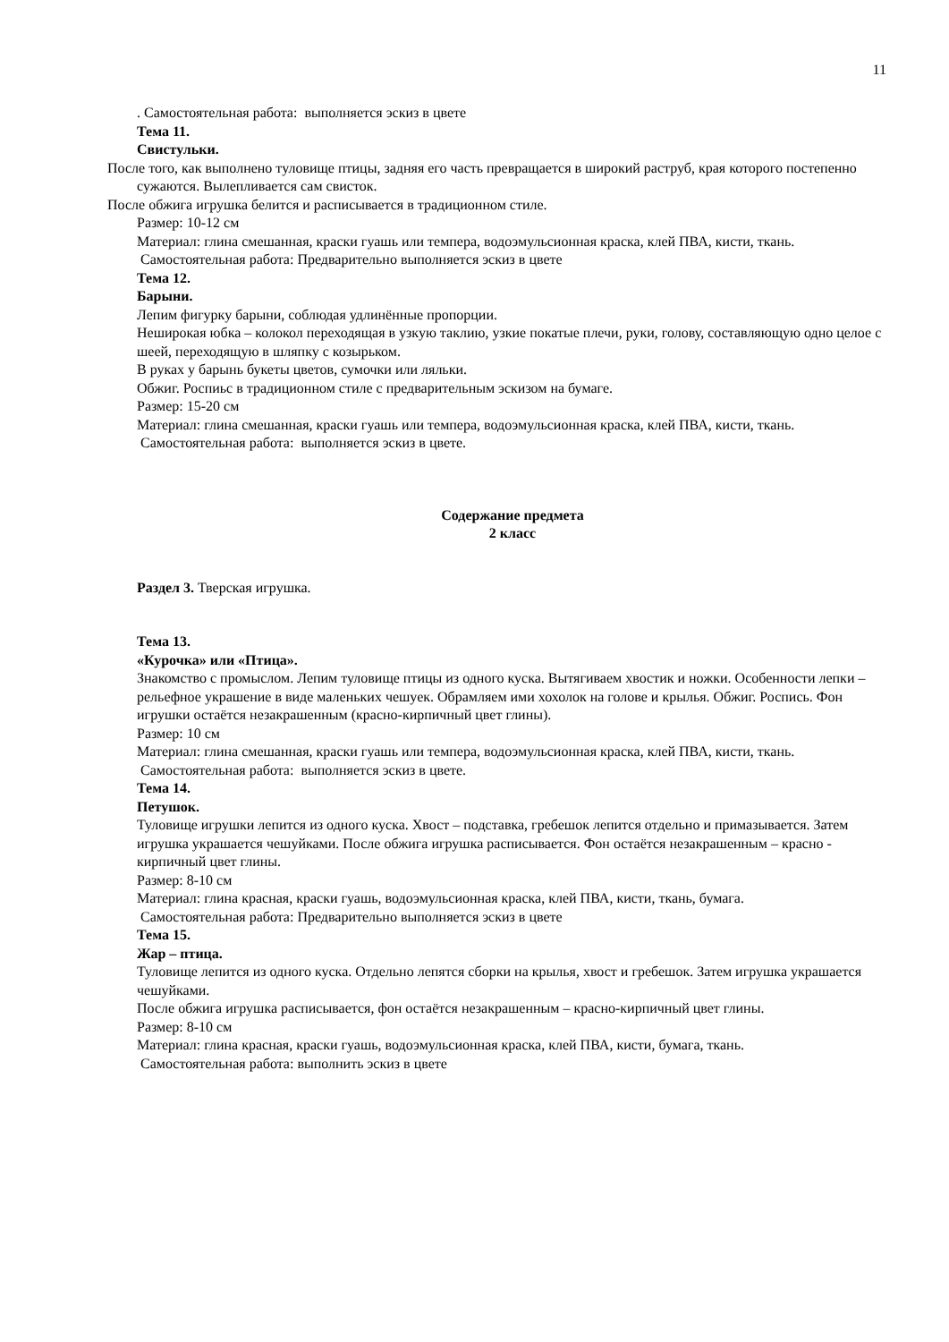11
. Самостоятельная работа: выполняется эскиз в цвете
Тема 11.
Свистульки.
После того, как выполнено туловище птицы, задняя его часть превращается в широкий раструб, края которого постепенно сужаются. Вылепливается сам свисток.
После обжига игрушка белится и расписывается в традиционном стиле.
Размер: 10-12 см
Материал: глина смешанная, краски гуашь или темпера, водоэмульсионная краска, клей ПВА, кисти, ткань.
Самостоятельная работа: Предварительно выполняется эскиз в цвете
Тема 12.
Барыни.
Лепим фигурку барыни, соблюдая удлинённые пропорции.
Неширокая юбка – колокол переходящая в узкую таклию, узкие покатые плечи, руки, голову, составляющую одно целое с шеей, переходящую в шляпку с козырьком.
В руках у барынь букеты цветов, сумочки или ляльки.
Обжиг. Роспиьс в традиционном стиле с предварительным эскизом на бумаге.
Размер: 15-20 см
Материал: глина смешанная, краски гуашь или темпера, водоэмульсионная краска, клей ПВА, кисти, ткань.
Самостоятельная работа: выполняется эскиз в цвете.
Содержание предмета
2 класс
Раздел 3. Тверская игрушка.
Тема 13.
«Курочка» или «Птица».
Знакомство с промыслом. Лепим туловище птицы из одного куска. Вытягиваем хвостик и ножки. Особенности лепки – рельефное украшение в виде маленьких чешуек. Обрамляем ими хохолок на голове и крылья. Обжиг. Роспись. Фон игрушки остаётся незакрашенным (красно-кирпичный цвет глины).
Размер: 10 см
Материал: глина смешанная, краски гуашь или темпера, водоэмульсионная краска, клей ПВА, кисти, ткань.
Самостоятельная работа: выполняется эскиз в цвете.
Тема 14.
Петушок.
Туловище игрушки лепится из одного куска. Хвост – подставка, гребешок лепится отдельно и примазывается. Затем игрушка украшается чешуйками. После обжига игрушка расписывается. Фон остаётся незакрашенным – красно - кирпичный цвет глины.
Размер: 8-10 см
Материал: глина красная, краски гуашь, водоэмульсионная краска, клей ПВА, кисти, ткань, бумага.
Самостоятельная работа: Предварительно выполняется эскиз в цвете
Тема 15.
Жар – птица.
Туловище лепится из одного куска. Отдельно лепятся сборки на крылья, хвост и гребешок. Затем игрушка украшается чешуйками.
После обжига игрушка расписывается, фон остаётся незакрашенным – красно-кирпичный цвет глины.
Размер: 8-10 см
Материал: глина красная, краски гуашь, водоэмульсионная краска, клей ПВА, кисти, бумага, ткань.
Самостоятельная работа: выполнить эскиз в цвете